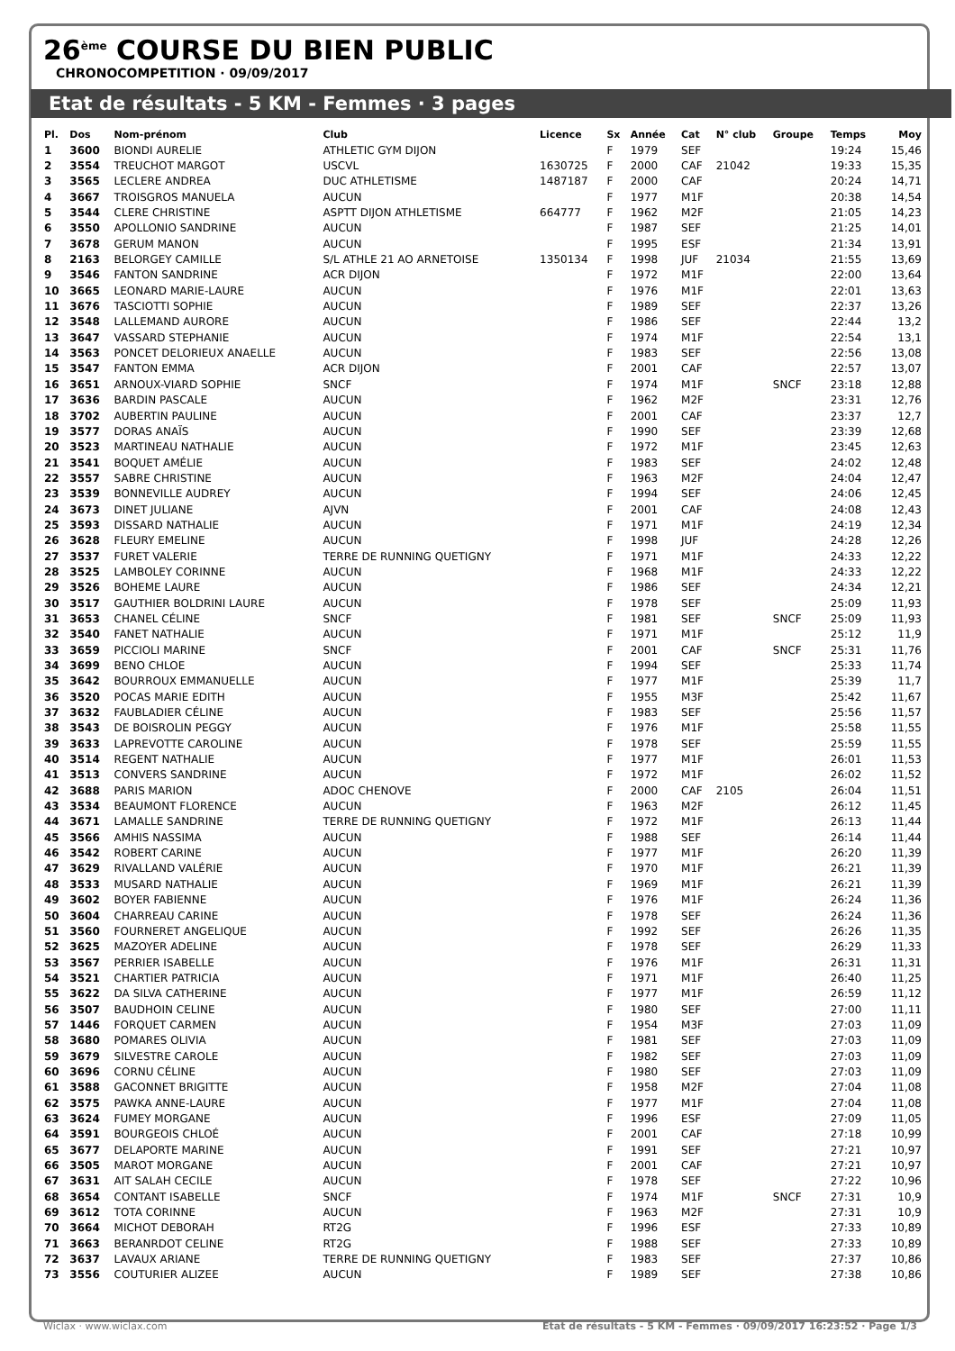26<sup>ème</sup> COURSE DU BIEN PUBLIC
CHRONOCOMPETITION · 09/09/2017
Etat de résultats - 5 KM - Femmes · 3 pages
| Pl. | Dos | Nom-prénom | Club | Licence | Sx | Année | Cat | N° club | Groupe | Temps | Moy |
| --- | --- | --- | --- | --- | --- | --- | --- | --- | --- | --- | --- |
| 1 | 3600 | BIONDI AURELIE | ATHLETIC GYM DIJON | | F | 1979 | SEF | | | 19:24 | 15,46 |
| 2 | 3554 | TREUCHOT MARGOT | USCVL | 1630725 | F | 2000 | CAF | 21042 | | 19:33 | 15,35 |
| 3 | 3565 | LECLERE ANDREA | DUC ATHLETISME | 1487187 | F | 2000 | CAF | | | 20:24 | 14,71 |
| 4 | 3667 | TROISGROS MANUELA | AUCUN | | F | 1977 | M1F | | | 20:38 | 14,54 |
| 5 | 3544 | CLERE CHRISTINE | ASPTT DIJON ATHLETISME | 664777 | F | 1962 | M2F | | | 21:05 | 14,23 |
| 6 | 3550 | APOLLONIO SANDRINE | AUCUN | | F | 1987 | SEF | | | 21:25 | 14,01 |
| 7 | 3678 | GERUM MANON | AUCUN | | F | 1995 | ESF | | | 21:34 | 13,91 |
| 8 | 2163 | BELORGEY CAMILLE | S/L ATHLE 21 AO ARNETOISE | 1350134 | F | 1998 | JUF | 21034 | | 21:55 | 13,69 |
| 9 | 3546 | FANTON SANDRINE | ACR DIJON | | F | 1972 | M1F | | | 22:00 | 13,64 |
| 10 | 3665 | LEONARD MARIE-LAURE | AUCUN | | F | 1976 | M1F | | | 22:01 | 13,63 |
| 11 | 3676 | TASCIOTTI SOPHIE | AUCUN | | F | 1989 | SEF | | | 22:37 | 13,26 |
| 12 | 3548 | LALLEMAND AURORE | AUCUN | | F | 1986 | SEF | | | 22:44 | 13,2 |
| 13 | 3647 | VASSARD STEPHANIE | AUCUN | | F | 1974 | M1F | | | 22:54 | 13,1 |
| 14 | 3563 | PONCET DELORIEUX ANAELLE | AUCUN | | F | 1983 | SEF | | | 22:56 | 13,08 |
| 15 | 3547 | FANTON EMMA | ACR DIJON | | F | 2001 | CAF | | | 22:57 | 13,07 |
| 16 | 3651 | ARNOUX-VIARD SOPHIE | SNCF | | F | 1974 | M1F | | SNCF | 23:18 | 12,88 |
| 17 | 3636 | BARDIN PASCALE | AUCUN | | F | 1962 | M2F | | | 23:31 | 12,76 |
| 18 | 3702 | AUBERTIN PAULINE | AUCUN | | F | 2001 | CAF | | | 23:37 | 12,7 |
| 19 | 3577 | DORAS ANAÏS | AUCUN | | F | 1990 | SEF | | | 23:39 | 12,68 |
| 20 | 3523 | MARTINEAU NATHALIE | AUCUN | | F | 1972 | M1F | | | 23:45 | 12,63 |
| 21 | 3541 | BOQUET AMÉLIE | AUCUN | | F | 1983 | SEF | | | 24:02 | 12,48 |
| 22 | 3557 | SABRE CHRISTINE | AUCUN | | F | 1963 | M2F | | | 24:04 | 12,47 |
| 23 | 3539 | BONNEVILLE AUDREY | AUCUN | | F | 1994 | SEF | | | 24:06 | 12,45 |
| 24 | 3673 | DINET JULIANE | AJVN | | F | 2001 | CAF | | | 24:08 | 12,43 |
| 25 | 3593 | DISSARD NATHALIE | AUCUN | | F | 1971 | M1F | | | 24:19 | 12,34 |
| 26 | 3628 | FLEURY EMELINE | AUCUN | | F | 1998 | JUF | | | 24:28 | 12,26 |
| 27 | 3537 | FURET VALERIE | TERRE DE RUNNING QUETIGNY | | F | 1971 | M1F | | | 24:33 | 12,22 |
| 28 | 3525 | LAMBOLEY CORINNE | AUCUN | | F | 1968 | M1F | | | 24:33 | 12,22 |
| 29 | 3526 | BOHEME LAURE | AUCUN | | F | 1986 | SEF | | | 24:34 | 12,21 |
| 30 | 3517 | GAUTHIER BOLDRINI LAURE | AUCUN | | F | 1978 | SEF | | | 25:09 | 11,93 |
| 31 | 3653 | CHANEL CÉLINE | SNCF | | F | 1981 | SEF | | SNCF | 25:09 | 11,93 |
| 32 | 3540 | FANET NATHALIE | AUCUN | | F | 1971 | M1F | | | 25:12 | 11,9 |
| 33 | 3659 | PICCIOLI MARINE | SNCF | | F | 2001 | CAF | | SNCF | 25:31 | 11,76 |
| 34 | 3699 | BENO CHLOE | AUCUN | | F | 1994 | SEF | | | 25:33 | 11,74 |
| 35 | 3642 | BOURROUX EMMANUELLE | AUCUN | | F | 1977 | M1F | | | 25:39 | 11,7 |
| 36 | 3520 | POCAS MARIE EDITH | AUCUN | | F | 1955 | M3F | | | 25:42 | 11,67 |
| 37 | 3632 | FAUBLADIER CÉLINE | AUCUN | | F | 1983 | SEF | | | 25:56 | 11,57 |
| 38 | 3543 | DE BOISROLIN PEGGY | AUCUN | | F | 1976 | M1F | | | 25:58 | 11,55 |
| 39 | 3633 | LAPREVOTTE CAROLINE | AUCUN | | F | 1978 | SEF | | | 25:59 | 11,55 |
| 40 | 3514 | REGENT NATHALIE | AUCUN | | F | 1977 | M1F | | | 26:01 | 11,53 |
| 41 | 3513 | CONVERS SANDRINE | AUCUN | | F | 1972 | M1F | | | 26:02 | 11,52 |
| 42 | 3688 | PARIS MARION | ADOC CHENOVE | | F | 2000 | CAF | 2105 | | 26:04 | 11,51 |
| 43 | 3534 | BEAUMONT FLORENCE | AUCUN | | F | 1963 | M2F | | | 26:12 | 11,45 |
| 44 | 3671 | LAMALLE SANDRINE | TERRE DE RUNNING QUETIGNY | | F | 1972 | M1F | | | 26:13 | 11,44 |
| 45 | 3566 | AMHIS NASSIMA | AUCUN | | F | 1988 | SEF | | | 26:14 | 11,44 |
| 46 | 3542 | ROBERT CARINE | AUCUN | | F | 1977 | M1F | | | 26:20 | 11,39 |
| 47 | 3629 | RIVALLAND VALÉRIE | AUCUN | | F | 1970 | M1F | | | 26:21 | 11,39 |
| 48 | 3533 | MUSARD NATHALIE | AUCUN | | F | 1969 | M1F | | | 26:21 | 11,39 |
| 49 | 3602 | BOYER FABIENNE | AUCUN | | F | 1976 | M1F | | | 26:24 | 11,36 |
| 50 | 3604 | CHARREAU CARINE | AUCUN | | F | 1978 | SEF | | | 26:24 | 11,36 |
| 51 | 3560 | FOURNERET ANGELIQUE | AUCUN | | F | 1992 | SEF | | | 26:26 | 11,35 |
| 52 | 3625 | MAZOYER ADELINE | AUCUN | | F | 1978 | SEF | | | 26:29 | 11,33 |
| 53 | 3567 | PERRIER ISABELLE | AUCUN | | F | 1976 | M1F | | | 26:31 | 11,31 |
| 54 | 3521 | CHARTIER PATRICIA | AUCUN | | F | 1971 | M1F | | | 26:40 | 11,25 |
| 55 | 3622 | DA SILVA CATHERINE | AUCUN | | F | 1977 | M1F | | | 26:59 | 11,12 |
| 56 | 3507 | BAUDHOIN CELINE | AUCUN | | F | 1980 | SEF | | | 27:00 | 11,11 |
| 57 | 1446 | FORQUET CARMEN | AUCUN | | F | 1954 | M3F | | | 27:03 | 11,09 |
| 58 | 3680 | POMARES OLIVIA | AUCUN | | F | 1981 | SEF | | | 27:03 | 11,09 |
| 59 | 3679 | SILVESTRE CAROLE | AUCUN | | F | 1982 | SEF | | | 27:03 | 11,09 |
| 60 | 3696 | CORNU CÉLINE | AUCUN | | F | 1980 | SEF | | | 27:03 | 11,09 |
| 61 | 3588 | GACONNET BRIGITTE | AUCUN | | F | 1958 | M2F | | | 27:04 | 11,08 |
| 62 | 3575 | PAWKA ANNE-LAURE | AUCUN | | F | 1977 | M1F | | | 27:04 | 11,08 |
| 63 | 3624 | FUMEY MORGANE | AUCUN | | F | 1996 | ESF | | | 27:09 | 11,05 |
| 64 | 3591 | BOURGEOIS CHLOÉ | AUCUN | | F | 2001 | CAF | | | 27:18 | 10,99 |
| 65 | 3677 | DELAPORTE MARINE | AUCUN | | F | 1991 | SEF | | | 27:21 | 10,97 |
| 66 | 3505 | MAROT MORGANE | AUCUN | | F | 2001 | CAF | | | 27:21 | 10,97 |
| 67 | 3631 | AIT SALAH CECILE | AUCUN | | F | 1978 | SEF | | | 27:22 | 10,96 |
| 68 | 3654 | CONTANT ISABELLE | SNCF | | F | 1974 | M1F | | SNCF | 27:31 | 10,9 |
| 69 | 3612 | TOTA CORINNE | AUCUN | | F | 1963 | M2F | | | 27:31 | 10,9 |
| 70 | 3664 | MICHOT DEBORAH | RT2G | | F | 1996 | ESF | | | 27:33 | 10,89 |
| 71 | 3663 | BERANRDOT CELINE | RT2G | | F | 1988 | SEF | | | 27:33 | 10,89 |
| 72 | 3637 | LAVAUX ARIANE | TERRE DE RUNNING QUETIGNY | | F | 1983 | SEF | | | 27:37 | 10,86 |
| 73 | 3556 | COUTURIER ALIZEE | AUCUN | | F | 1989 | SEF | | | 27:38 | 10,86 |
Wiclax · www.wiclax.com Etat de résultats - 5 KM - Femmes · 09/09/2017 16:23:52 · Page 1/3